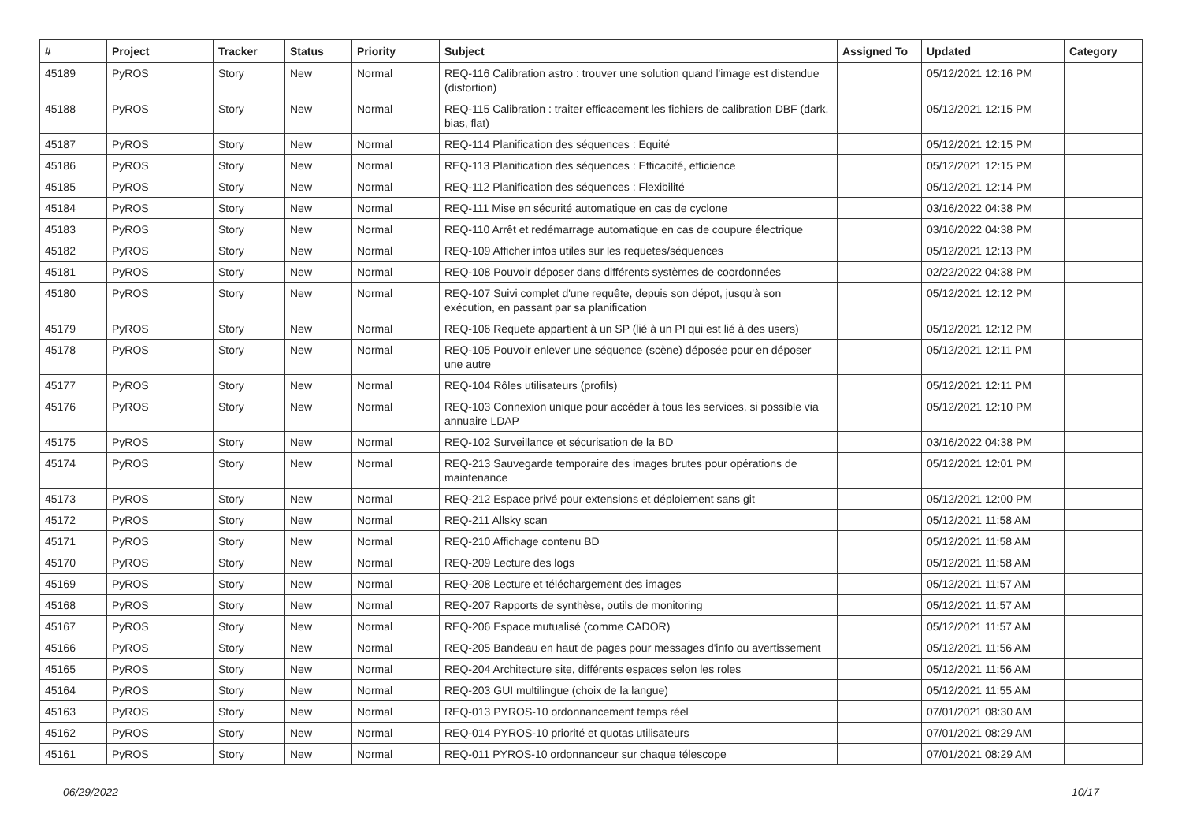| # | Project | Tracker | Status | Priority | Subject | Assigned To | Updated | Category |
| --- | --- | --- | --- | --- | --- | --- | --- | --- |
| 45189 | PyROS | Story | New | Normal | REQ-116 Calibration astro : trouver une solution quand l'image est distendue (distortion) | | 05/12/2021 12:16 PM | |
| 45188 | PyROS | Story | New | Normal | REQ-115 Calibration : traiter efficacement les fichiers de calibration DBF (dark, bias, flat) | | 05/12/2021 12:15 PM | |
| 45187 | PyROS | Story | New | Normal | REQ-114 Planification des séquences : Equité | | 05/12/2021 12:15 PM | |
| 45186 | PyROS | Story | New | Normal | REQ-113 Planification des séquences : Efficacité, efficience | | 05/12/2021 12:15 PM | |
| 45185 | PyROS | Story | New | Normal | REQ-112 Planification des séquences : Flexibilité | | 05/12/2021 12:14 PM | |
| 45184 | PyROS | Story | New | Normal | REQ-111 Mise en sécurité automatique en cas de cyclone | | 03/16/2022 04:38 PM | |
| 45183 | PyROS | Story | New | Normal | REQ-110 Arrêt et redémarrage automatique en cas de coupure électrique | | 03/16/2022 04:38 PM | |
| 45182 | PyROS | Story | New | Normal | REQ-109 Afficher infos utiles sur les requetes/séquences | | 05/12/2021 12:13 PM | |
| 45181 | PyROS | Story | New | Normal | REQ-108 Pouvoir déposer dans différents systèmes de coordonnées | | 02/22/2022 04:38 PM | |
| 45180 | PyROS | Story | New | Normal | REQ-107 Suivi complet d'une requête, depuis son dépot, jusqu'à son exécution, en passant par sa planification | | 05/12/2021 12:12 PM | |
| 45179 | PyROS | Story | New | Normal | REQ-106 Requete appartient à un SP (lié à un PI qui est lié à des users) | | 05/12/2021 12:12 PM | |
| 45178 | PyROS | Story | New | Normal | REQ-105 Pouvoir enlever une séquence (scène) déposée pour en déposer une autre | | 05/12/2021 12:11 PM | |
| 45177 | PyROS | Story | New | Normal | REQ-104 Rôles utilisateurs (profils) | | 05/12/2021 12:11 PM | |
| 45176 | PyROS | Story | New | Normal | REQ-103 Connexion unique pour accéder à tous les services, si possible via annuaire LDAP | | 05/12/2021 12:10 PM | |
| 45175 | PyROS | Story | New | Normal | REQ-102 Surveillance et sécurisation de la BD | | 03/16/2022 04:38 PM | |
| 45174 | PyROS | Story | New | Normal | REQ-213 Sauvegarde temporaire des images brutes pour opérations de maintenance | | 05/12/2021 12:01 PM | |
| 45173 | PyROS | Story | New | Normal | REQ-212 Espace privé pour extensions et déploiement sans git | | 05/12/2021 12:00 PM | |
| 45172 | PyROS | Story | New | Normal | REQ-211 Allsky scan | | 05/12/2021 11:58 AM | |
| 45171 | PyROS | Story | New | Normal | REQ-210 Affichage contenu BD | | 05/12/2021 11:58 AM | |
| 45170 | PyROS | Story | New | Normal | REQ-209 Lecture des logs | | 05/12/2021 11:58 AM | |
| 45169 | PyROS | Story | New | Normal | REQ-208 Lecture et téléchargement des images | | 05/12/2021 11:57 AM | |
| 45168 | PyROS | Story | New | Normal | REQ-207 Rapports de synthèse, outils de monitoring | | 05/12/2021 11:57 AM | |
| 45167 | PyROS | Story | New | Normal | REQ-206 Espace mutualisé (comme CADOR) | | 05/12/2021 11:57 AM | |
| 45166 | PyROS | Story | New | Normal | REQ-205 Bandeau en haut de pages pour messages d'info ou avertissement | | 05/12/2021 11:56 AM | |
| 45165 | PyROS | Story | New | Normal | REQ-204 Architecture site, différents espaces selon les roles | | 05/12/2021 11:56 AM | |
| 45164 | PyROS | Story | New | Normal | REQ-203 GUI multilingue (choix de la langue) | | 05/12/2021 11:55 AM | |
| 45163 | PyROS | Story | New | Normal | REQ-013 PYROS-10 ordonnancement temps réel | | 07/01/2021 08:30 AM | |
| 45162 | PyROS | Story | New | Normal | REQ-014 PYROS-10 priorité et quotas utilisateurs | | 07/01/2021 08:29 AM | |
| 45161 | PyROS | Story | New | Normal | REQ-011 PYROS-10 ordonnanceur sur chaque télescope | | 07/01/2021 08:29 AM | |
06/29/2022 10/17